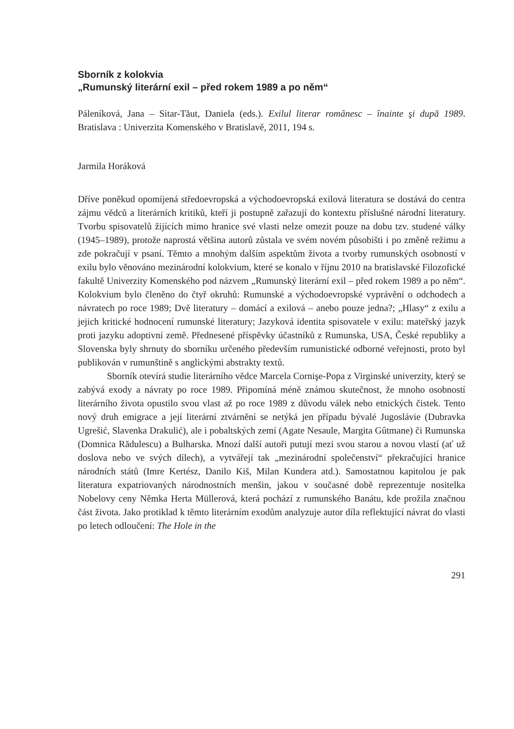Sborník z kolokvia
„Rumunský literární exil – před rokem 1989 a po něm“
Páleníková, Jana – Sitar-Tăut, Daniela (eds.). Exilul literar românesc – înainte şi după 1989. Bratislava : Univerzita Komenského v Bratislavě, 2011, 194 s.
Jarmila Horáková
Dříve poněkud opomíjená středoevropská a východoevropská exilová literatura se dostává do centra zájmu vědců a literárních kritiků, kteří ji postupně zařazují do kontextu příslušné národní literatury. Tvorbu spisovatelů žijících mimo hranice své vlasti nelze omezit pouze na dobu tzv. studené války (1945–1989), protože naprostá většina autorů zůstala ve svém novém působišti i po změně režimu a zde pokračují v psaní. Těmto a mnohým dalším aspektům života a tvorby rumunských osobností v exilu bylo věnováno mezinárodní kolokvium, které se konalo v říjnu 2010 na bratislavské Filozofické fakultě Univerzity Komenského pod názvem „Rumunský literární exil – před rokem 1989 a po něm“. Kolokvium bylo členěno do čtyř okruhů: Rumunské a východoevropské vyprávění o odchodech a návratech po roce 1989; Dvě literatury – domácí a exilová – anebo pouze jedna?; „Hlasy“ z exilu a jejich kritické hodnocení rumunské literatury; Jazyková identita spisovatele v exilu: mateřský jazyk proti jazyku adoptivní země. Přednesené příspěvky účastníků z Rumunska, USA, České republiky a Slovenska byly shrnuty do sborníku určeného především rumunistické odborné veřejnosti, proto byl publikován v rumunštině s anglickými abstrakty textů.
Sborník otevírá studie literárního vědce Marcela Cornişe-Popa z Virginské univerzity, který se zabývá exody a návraty po roce 1989. Připomíná méně známou skutečnost, že mnoho osobností literárního života opustilo svou vlast až po roce 1989 z důvodu válek nebo etnických čistek. Tento nový druh emigrace a její literární ztvárnění se netýká jen případu bývalé Jugoslávie (Dubravka Ugrešić, Slavenka Drakulić), ale i pobaltských zemí (Agate Nesaule, Margita Gûtmane) či Rumunska (Domnica Rădulescu) a Bulharska. Mnozí další autoři putují mezi svou starou a novou vlastí (ať už doslova nebo ve svých dílech), a vytvářejí tak „mezinárodní společenství“ překračující hranice národních států (Imre Kertész, Danilo Kiš, Milan Kundera atd.). Samostatnou kapitolou je pak literatura expatriovaných národnostních menšin, jakou v současné době reprezentuje nositelka Nobelovy ceny Němka Herta Müllerová, která pochází z rumunského Banátu, kde prožila značnou část života. Jako protiklad k těmto literárním exodům analyzuje autor díla reflektující návrat do vlasti po letech odloučení: The Hole in the
291